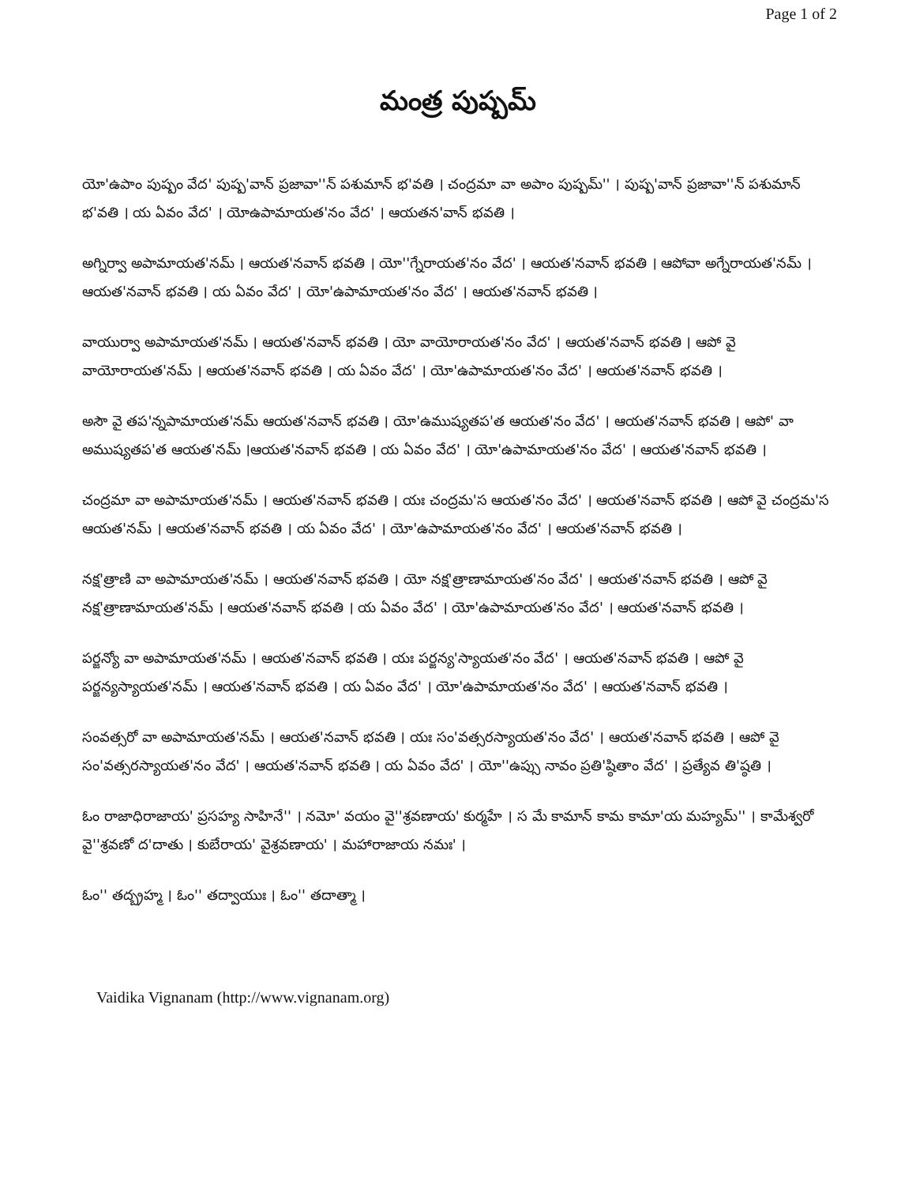Page 1 of 2
మంత్ర పుష్పమ్
యో'ఉపాం పుష్పం వేద' పుష్ప'వాన్ ప్రజావా''న్ పశుమాన్ భ'వతి । చంద్రమా వా అపాం పుష్పమ్'' । పుష్ప'వాన్ ప్రజావా''న్ పశుమాన్ భ'వతి । య ఏవం వేద' । యోఉపామాయత'నం వేద' । ఆయతన'వాన్ భవతి ।
అగ్నిర్వా అపామాయత'నమ్ । ఆయత'నవాన్ భవతి । యో''గ్నేరాయత'నం వేద' । ఆయత'నవాన్ భవతి । ఆపోవా అగ్నేరాయత'నమ్ । ఆయత'నవాన్ భవతి । య ఏవం వేద' । యో'ఉపామాయత'నం వేద' । ఆయత'నవాన్ భవతి ।
వాయుర్వా అపామాయత'నమ్ । ఆయత'నవాన్ భవతి । యో వాయోరాయత'నం వేద' । ఆయత'నవాన్ భవతి । ఆపో వై వాయోరాయత'నమ్ । ఆయత'నవాన్ భవతి । య ఏవం వేద' । యో'ఉపామాయత'నం వేద' । ఆయత'నవాన్ భవతి ।
అసౌ వై తప'న్నపామాయత'నమ్ ఆయత'నవాన్ భవతి । యో'ఉముష్యతప'త ఆయత'నం వేద' । ఆయత'నవాన్ భవతి । ఆపో' వా అముష్యతప'త ఆయత'నమ్ ।ఆయత'నవాన్ భవతి । య ఏవం వేద' । యో'ఉపామాయత'నం వేద' । ఆయత'నవాన్ భవతి ।
చంద్రమా వా అపామాయత'నమ్ । ఆయత'నవాన్ భవతి । యః చంద్రమ'స ఆయత'నం వేద' । ఆయత'నవాన్ భవతి । ఆపో వై చంద్రమ'స ఆయత'నమ్ । ఆయత'నవాన్ భవతి । య ఏవం వేద' । యో'ఉపామాయత'నం వేద' । ఆయత'నవాన్ భవతి ।
నక్ష'త్రాణి వా అపామాయత'నమ్ । ఆయత'నవాన్ భవతి । యో నక్ష'త్రాణామాయత'నం వేద' । ఆయత'నవాన్ భవతి । ఆపో వై నక్ష'త్రాణామాయత'నమ్ । ఆయత'నవాన్ భవతి । య ఏవం వేద' । యో'ఉపామాయత'నం వేద' । ఆయత'నవాన్ భవతి ।
పర్జన్యో వా అపామాయత'నమ్ । ఆయత'నవాన్ భవతి । యః పర్జన్య'స్యాయత'నం వేద' । ఆయత'నవాన్ భవతి । ఆపో వై పర్జన్యస్యాయత'నమ్ । ఆయత'నవాన్ భవతి । య ఏవం వేద' । యో'ఉపామాయత'నం వేద' । ఆయత'నవాన్ భవతి ।
సంవత్సరో వా అపామాయత'నమ్ । ఆయత'నవాన్ భవతి । యః సం'వత్సరస్యాయత'నం వేద' । ఆయత'నవాన్ భవతి । ఆపో వై సం'వత్సరస్యాయత'నం వేద' । ఆయత'నవాన్ భవతి । య ఏవం వేద' । యో''ఉప్సు నావం ప్రతి'ష్ఠితాం వేద' । ప్రత్యేవ తి'ష్ఠతి ।
ఓం రాజాధిరాజాయ' ప్రసహ్య సాహినే'' । నమో' వయం వై''శ్రవణాయ' కుర్మహే । స మే కామాన్ కామ కామా'య మహ్యమ్'' । కామేశ్వరో వై''శ్రవణో ద'దాతు । కుబేరాయ' వైశ్రవణాయ' । మహారాజాయ నమః' ।
ఓం'' తద్బ్రహ్మ । ఓం'' తద్వాయుః । ఓం'' తదాత్మా ।
Vaidika Vignanam (http://www.vignanam.org)